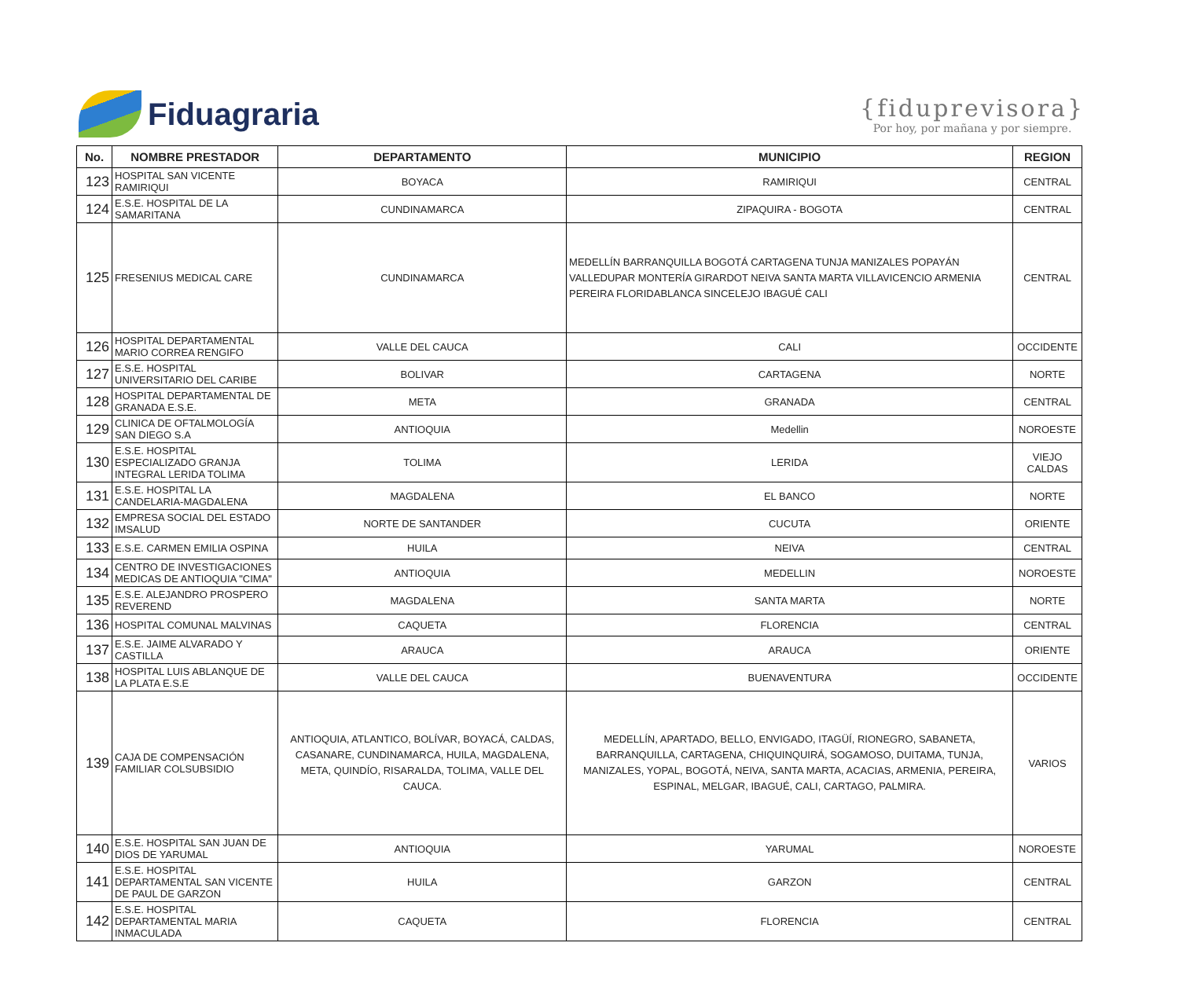Fiduagraria
{fiduprevisora}
Por hoy, por mañana y por siempre.
| No. | NOMBRE PRESTADOR | DEPARTAMENTO | MUNICIPIO | REGION |
| --- | --- | --- | --- | --- |
| 123 | HOSPITAL SAN VICENTE RAMIRIQUI | BOYACA | RAMIRIQUI | CENTRAL |
| 124 | E.S.E. HOSPITAL DE LA SAMARITANA | CUNDINAMARCA | ZIPAQUIRA - BOGOTA | CENTRAL |
| 125 | FRESENIUS MEDICAL CARE | CUNDINAMARCA | MEDELLÍN BARRANQUILLA BOGOTÁ CARTAGENA TUNJA MANIZALES POPAYÁN VALLEDUPAR MONTERÍA GIRARDOT NEIVA SANTA MARTA VILLAVICENCIO ARMENIA PEREIRA FLORIDABLANCA SINCELEJO IBAGUÉ CALI | CENTRAL |
| 126 | HOSPITAL DEPARTAMENTAL MARIO CORREA RENGIFO | VALLE DEL CAUCA | CALI | OCCIDENTE |
| 127 | E.S.E. HOSPITAL UNIVERSITARIO DEL CARIBE | BOLIVAR | CARTAGENA | NORTE |
| 128 | HOSPITAL DEPARTAMENTAL DE GRANADA E.S.E. | META | GRANADA | CENTRAL |
| 129 | CLINICA DE OFTALMOLOGÍA SAN DIEGO S.A | ANTIOQUIA | Medellin | NOROESTE |
| 130 | E.S.E. HOSPITAL ESPECIALIZADO GRANJA INTEGRAL LERIDA TOLIMA | TOLIMA | LERIDA | VIEJO CALDAS |
| 131 | E.S.E. HOSPITAL LA CANDELARIA-MAGDALENA | MAGDALENA | EL BANCO | NORTE |
| 132 | EMPRESA SOCIAL DEL ESTADO IMSALUD | NORTE DE SANTANDER | CUCUTA | ORIENTE |
| 133 | E.S.E. CARMEN EMILIA OSPINA | HUILA | NEIVA | CENTRAL |
| 134 | CENTRO DE INVESTIGACIONES MEDICAS DE ANTIOQUIA "CIMA" | ANTIOQUIA | MEDELLIN | NOROESTE |
| 135 | E.S.E. ALEJANDRO PROSPERO REVEREND | MAGDALENA | SANTA MARTA | NORTE |
| 136 | HOSPITAL COMUNAL MALVINAS | CAQUETA | FLORENCIA | CENTRAL |
| 137 | E.S.E. JAIME ALVARADO Y CASTILLA | ARAUCA | ARAUCA | ORIENTE |
| 138 | HOSPITAL LUIS ABLANQUE DE LA PLATA E.S.E | VALLE DEL CAUCA | BUENAVENTURA | OCCIDENTE |
| 139 | CAJA DE COMPENSACIÓN FAMILIAR COLSUBSIDIO | ANTIOQUIA, ATLANTICO, BOLÍVAR, BOYACÁ, CALDAS, CASANARE, CUNDINAMARCA, HUILA, MAGDALENA, META, QUINDÍO, RISARALDA, TOLIMA, VALLE DEL CAUCA. | MEDELLÍN, APARTADO, BELLO, ENVIGADO, ITAGÜÍ, RIONEGRO, SABANETA, BARRANQUILLA, CARTAGENA, CHIQUINQUIRÁ, SOGAMOSO, DUITAMA, TUNJA, MANIZALES, YOPAL, BOGOTÁ, NEIVA, SANTA MARTA, ACACIAS, ARMENIA, PEREIRA, ESPINAL, MELGAR, IBAGUÉ, CALI, CARTAGO, PALMIRA. | VARIOS |
| 140 | E.S.E. HOSPITAL SAN JUAN DE DIOS DE YARUMAL | ANTIOQUIA | YARUMAL | NOROESTE |
| 141 | E.S.E. HOSPITAL DEPARTAMENTAL SAN VICENTE DE PAUL DE GARZON | HUILA | GARZON | CENTRAL |
| 142 | E.S.E. HOSPITAL DEPARTAMENTAL MARIA INMACULADA | CAQUETA | FLORENCIA | CENTRAL |